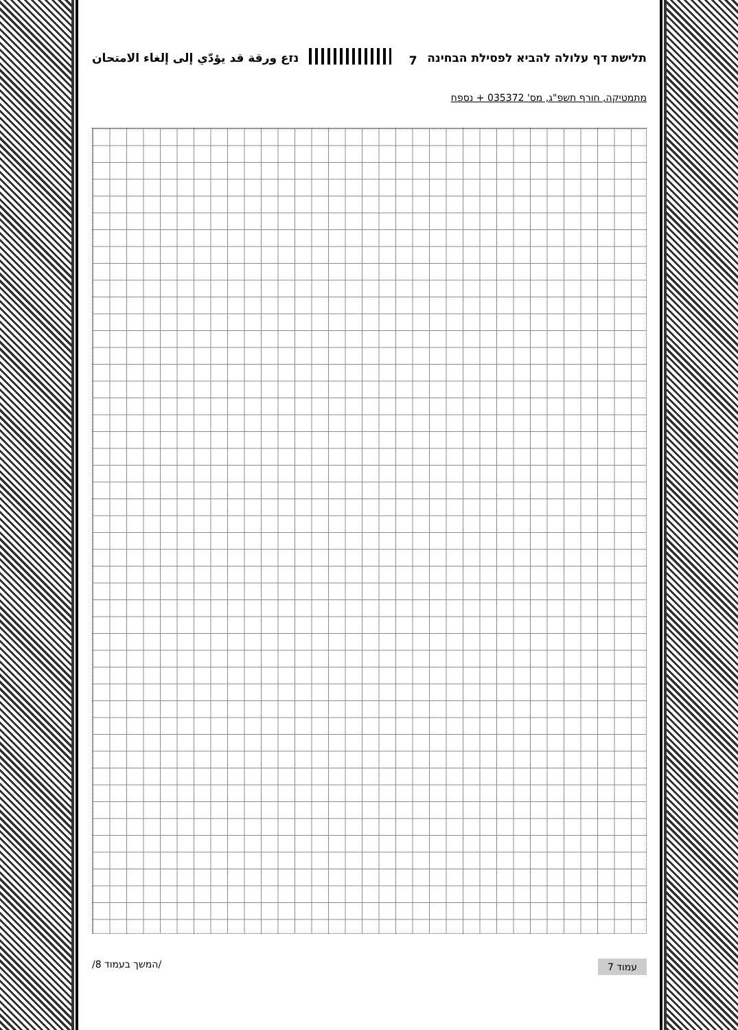נזع ورقة قد يؤدّي إلى إلغاء الامتحان 7 תלישת דף עלולה להביא לפסילת הבחינה
מתמטיקה, חורף תשפ"ג, מס' 035372 + נספח
/המשך בעמוד 8/ עמוד 7